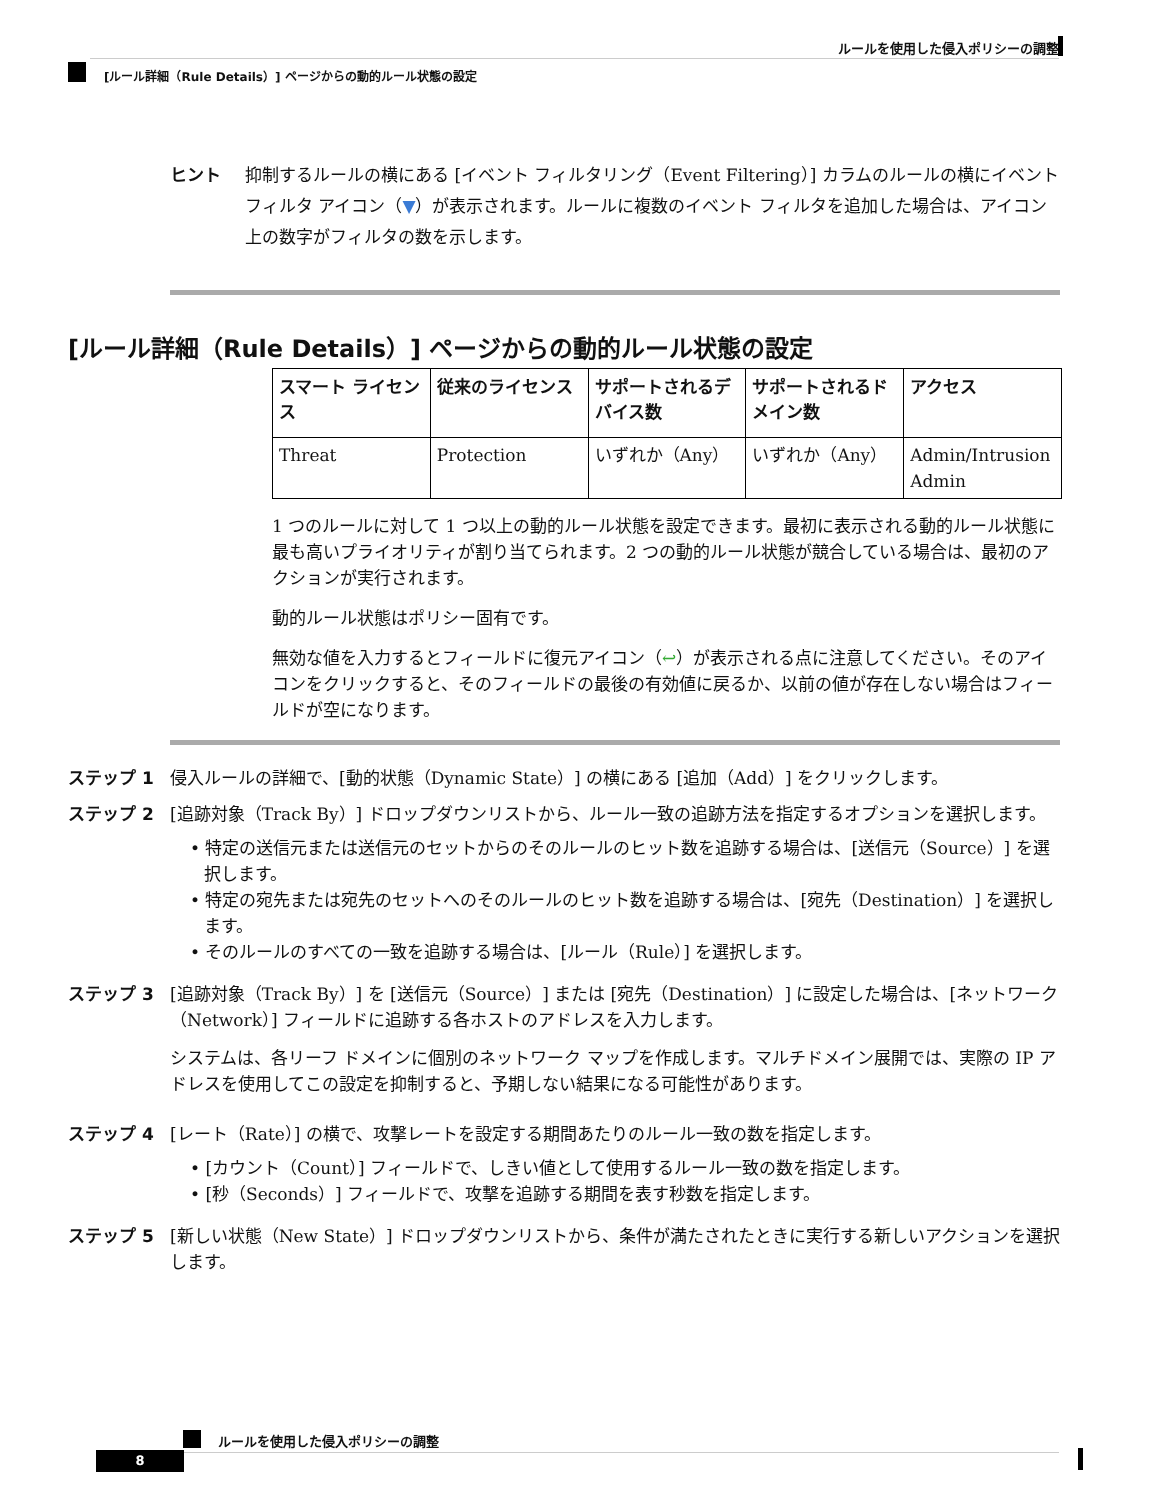ルールを使用した侵入ポリシーの調整
[ルール詳細（Rule Details）] ページからの動的ルール状態の設定
ヒント 抑制するルールの横にある [イベント フィルタリング（Event Filtering）] カラムのルールの横にイベント フィルタ アイコン（▼）が表示されます。ルールに複数のイベント フィルタを追加した場合は、アイコン上の数字がフィルタの数を示します。
[ルール詳細（Rule Details）] ページからの動的ルール状態の設定
| スマート ライセンス | 従来のライセンス | サポートされるデバイス数 | サポートされるドメイン数 | アクセス |
| --- | --- | --- | --- | --- |
| Threat | Protection | いずれか（Any） | いずれか（Any） | Admin/Intrusion Admin |
1 つのルールに対して 1 つ以上の動的ルール状態を設定できます。最初に表示される動的ルール状態に最も高いプライオリティが割り当てられます。2 つの動的ルール状態が競合している場合は、最初のアクションが実行されます。
動的ルール状態はポリシー固有です。
無効な値を入力するとフィールドに復元アイコン（↩）が表示される点に注意してください。そのアイコンをクリックすると、そのフィールドの最後の有効値に戻るか、以前の値が存在しない場合はフィールドが空になります。
ステップ 1 侵入ルールの詳細で、[動的状態（Dynamic State）] の横にある [追加（Add）] をクリックします。
ステップ 2 [追跡対象（Track By）] ドロップダウンリストから、ルール一致の追跡方法を指定するオプションを選択します。
• 特定の送信元または送信元のセットからのそのルールのヒット数を追跡する場合は、[送信元（Source）] を選択します。
• 特定の宛先または宛先のセットへのそのルールのヒット数を追跡する場合は、[宛先（Destination）] を選択します。
• そのルールのすべての一致を追跡する場合は、[ルール（Rule）] を選択します。
ステップ 3 [追跡対象（Track By）] を [送信元（Source）] または [宛先（Destination）] に設定した場合は、[ネットワーク（Network）] フィールドに追跡する各ホストのアドレスを入力します。
システムは、各リーフ ドメインに個別のネットワーク マップを作成します。マルチドメイン展開では、実際の IP アドレスを使用してこの設定を抑制すると、予期しない結果になる可能性があります。
ステップ 4 [レート（Rate）] の横で、攻撃レートを設定する期間あたりのルール一致の数を指定します。
• [カウント（Count）] フィールドで、しきい値として使用するルール一致の数を指定します。
• [秒（Seconds）] フィールドで、攻撃を追跡する期間を表す秒数を指定します。
ステップ 5 [新しい状態（New State）] ドロップダウンリストから、条件が満たされたときに実行する新しいアクションを選択します。
ルールを使用した侵入ポリシーの調整
8